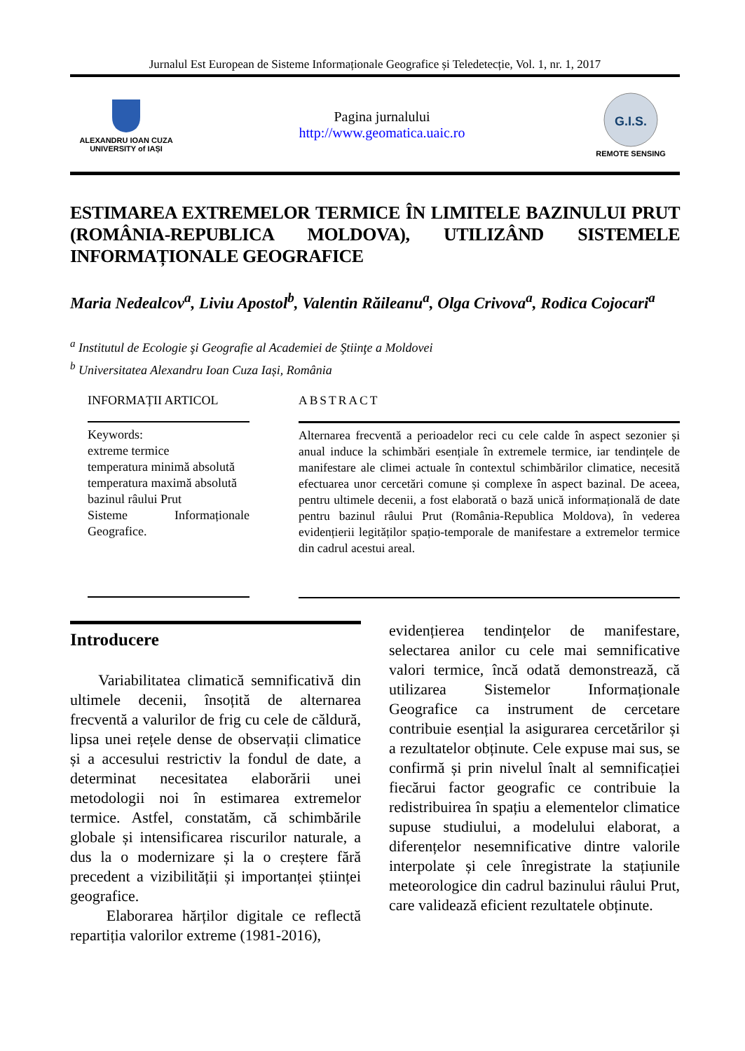Jurnalul Est European de Sisteme Informaționale Geografice și Teledetecție, Vol. 1, nr. 1, 2017
ALEXANDRU IOAN CUZA
UNIVERSITY of IAȘI
Pagina jurnalului
http://www.geomatica.uaic.ro
G.I.S.
REMOTE SENSING
ESTIMAREA EXTREMELOR TERMICE ÎN LIMITELE BAZINULUI PRUT (ROMÂNIA-REPUBLICA MOLDOVA), UTILIZÂND SISTEMELE INFORMAȚIONALE GEOGRAFICE
Maria Nedealcov<sup>a</sup>, Liviu Apostol<sup>b</sup>, Valentin Răileanu<sup>a</sup>, Olga Crivova<sup>a</sup>, Rodica Cojocari<sup>a</sup>
<sup>a</sup> Institutul de Ecologie şi Geografie al Academiei de Ştiinţe a Moldovei
<sup>b</sup> Universitatea Alexandru Ioan Cuza Iași, România
INFORMAȚII ARTICOL
Keywords:
extreme termice
temperatura minimă absolută
temperatura maximă absolută
bazinul râului Prut
Sisteme Informaționale Geografice.
ABSTRACT
Alternarea frecventă a perioadelor reci cu cele calde în aspect sezonier și anual induce la schimbări esențiale în extremele termice, iar tendințele de manifestare ale climei actuale în contextul schimbărilor climatice, necesită efectuarea unor cercetări comune și complexe în aspect bazinal. De aceea, pentru ultimele decenii, a fost elaborată o bază unică informațională de date pentru bazinul râului Prut (România-Republica Moldova), în vederea evidențierii legităților spațio-temporale de manifestare a extremelor termice din cadrul acestui areal.
Introducere
Variabilitatea climatică semnificativă din ultimele decenii, însoțită de alternarea frecventă a valurilor de frig cu cele de căldură, lipsa unei rețele dense de observații climatice și a accesului restrictiv la fondul de date, a determinat necesitatea elaborării unei metodologii noi în estimarea extremelor termice. Astfel, constatăm, că schimbările globale și intensificarea riscurilor naturale, a dus la o modernizare și la o creștere fără precedent a vizibilității și importanței științei geografice.
Elaborarea hărților digitale ce reflectă repartiția valorilor extreme (1981-2016),
evidențierea tendințelor de manifestare, selectarea anilor cu cele mai semnificative valori termice, încă odată demonstrează, că utilizarea Sistemelor Informaționale Geografice ca instrument de cercetare contribuie esențial la asigurarea cercetărilor și a rezultatelor obținute. Cele expuse mai sus, se confirmă și prin nivelul înalt al semnificației fiecărui factor geografic ce contribuie la redistribuirea în spațiu a elementelor climatice supuse studiului, a modelului elaborat, a diferențelor nesemnificative dintre valorile interpolate și cele înregistrate la stațiunile meteorologice din cadrul bazinului râului Prut, care validează eficient rezultatele obținute.